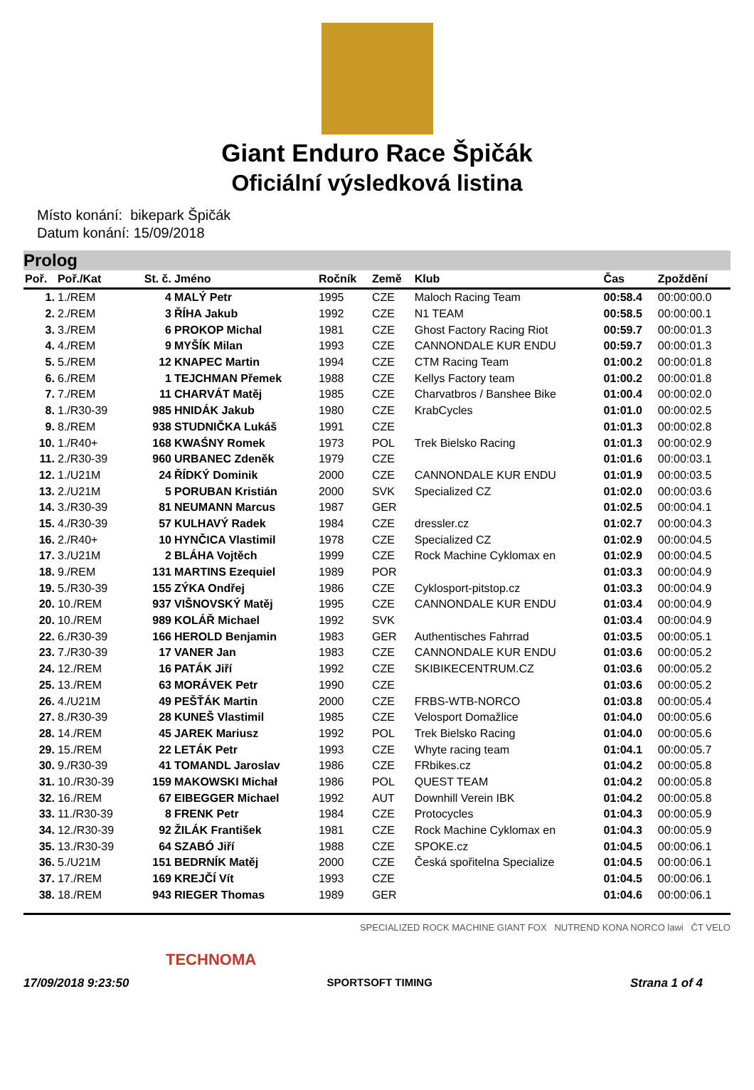Giant Enduro Race Špičák
Oficiální výsledková listina
Místo konání: bikepark Špičák
Datum konání: 15/09/2018
Prolog
| Poř. | Poř./Kat | St. č. | Jméno | Ročník | Země | Klub | Čas | Zpoždění |
| --- | --- | --- | --- | --- | --- | --- | --- | --- |
| 1. | 1./REM | 4 | MALÝ Petr | 1995 | CZE | Maloch Racing Team | 00:58.4 | 00:00:00.0 |
| 2. | 2./REM | 3 | ŘÍHA Jakub | 1992 | CZE | N1 TEAM | 00:58.5 | 00:00:00.1 |
| 3. | 3./REM | 6 | PROKOP Michal | 1981 | CZE | Ghost Factory Racing Riot | 00:59.7 | 00:00:01.3 |
| 4. | 4./REM | 9 | MYŠÍK Milan | 1993 | CZE | CANNONDALE KUR ENDU | 00:59.7 | 00:00:01.3 |
| 5. | 5./REM | 12 | KNAPEC Martin | 1994 | CZE | CTM Racing Team | 01:00.2 | 00:00:01.8 |
| 6. | 6./REM | 1 | TEJCHMAN Přemek | 1988 | CZE | Kellys Factory team | 01:00.2 | 00:00:01.8 |
| 7. | 7./REM | 11 | CHARVÁT Matěj | 1985 | CZE | Charvatbros / Banshee Bike | 01:00.4 | 00:00:02.0 |
| 8. | 1./R30-39 | 985 | HNIDÁK Jakub | 1980 | CZE | KrabCycles | 01:01.0 | 00:00:02.5 |
| 9. | 8./REM | 938 | STUDNIČKA Lukáš | 1991 | CZE | | 01:01.3 | 00:00:02.8 |
| 10. | 1./R40+ | 168 | KWAŚNY Romek | 1973 | POL | Trek Bielsko Racing | 01:01.3 | 00:00:02.9 |
| 11. | 2./R30-39 | 960 | URBANEC Zdeněk | 1979 | CZE | | 01:01.6 | 00:00:03.1 |
| 12. | 1./U21M | 24 | ŘÍDKÝ Dominik | 2000 | CZE | CANNONDALE KUR ENDU | 01:01.9 | 00:00:03.5 |
| 13. | 2./U21M | 5 | PORUBAN Kristián | 2000 | SVK | Specialized CZ | 01:02.0 | 00:00:03.6 |
| 14. | 3./R30-39 | 81 | NEUMANN Marcus | 1987 | GER | | 01:02.5 | 00:00:04.1 |
| 15. | 4./R30-39 | 57 | KULHAVÝ Radek | 1984 | CZE | dressler.cz | 01:02.7 | 00:00:04.3 |
| 16. | 2./R40+ | 10 | HYNČICA Vlastimil | 1978 | CZE | Specialized CZ | 01:02.9 | 00:00:04.5 |
| 17. | 3./U21M | 2 | BLÁHA Vojtěch | 1999 | CZE | Rock Machine Cyklomax en | 01:02.9 | 00:00:04.5 |
| 18. | 9./REM | 131 | MARTINS Ezequiel | 1989 | POR | | 01:03.3 | 00:00:04.9 |
| 19. | 5./R30-39 | 155 | ZÝKA Ondřej | 1986 | CZE | Cyklosport-pitstop.cz | 01:03.3 | 00:00:04.9 |
| 20. | 10./REM | 937 | VIŠNOVSKÝ Matěj | 1995 | CZE | CANNONDALE KUR ENDU | 01:03.4 | 00:00:04.9 |
| 20. | 10./REM | 989 | KOLÁŘ Michael | 1992 | SVK | | 01:03.4 | 00:00:04.9 |
| 22. | 6./R30-39 | 166 | HEROLD Benjamin | 1983 | GER | Authentisches Fahrrad | 01:03.5 | 00:00:05.1 |
| 23. | 7./R30-39 | 17 | VANER Jan | 1983 | CZE | CANNONDALE KUR ENDU | 01:03.6 | 00:00:05.2 |
| 24. | 12./REM | 16 | PATÁK Jiří | 1992 | CZE | SKIBIKECENTRUM.CZ | 01:03.6 | 00:00:05.2 |
| 25. | 13./REM | 63 | MORÁVEK Petr | 1990 | CZE | | 01:03.6 | 00:00:05.2 |
| 26. | 4./U21M | 49 | PEŠŤÁK Martin | 2000 | CZE | FRBS-WTB-NORCO | 01:03.8 | 00:00:05.4 |
| 27. | 8./R30-39 | 28 | KUNEŠ Vlastimil | 1985 | CZE | Velosport Domažlice | 01:04.0 | 00:00:05.6 |
| 28. | 14./REM | 45 | JAREK Mariusz | 1992 | POL | Trek Bielsko Racing | 01:04.0 | 00:00:05.6 |
| 29. | 15./REM | 22 | LETÁK Petr | 1993 | CZE | Whyte racing team | 01:04.1 | 00:00:05.7 |
| 30. | 9./R30-39 | 41 | TOMANDL Jaroslav | 1986 | CZE | FRbikes.cz | 01:04.2 | 00:00:05.8 |
| 31. | 10./R30-39 | 159 | MAKOWSKI Michał | 1986 | POL | QUEST TEAM | 01:04.2 | 00:00:05.8 |
| 32. | 16./REM | 67 | EIBEGGER Michael | 1992 | AUT | Downhill Verein IBK | 01:04.2 | 00:00:05.8 |
| 33. | 11./R30-39 | 8 | FRENK Petr | 1984 | CZE | Protocycles | 01:04.3 | 00:00:05.9 |
| 34. | 12./R30-39 | 92 | ŽILÁK František | 1981 | CZE | Rock Machine Cyklomax en | 01:04.3 | 00:00:05.9 |
| 35. | 13./R30-39 | 64 | SZABÓ Jiří | 1988 | CZE | SPOKE.cz | 01:04.5 | 00:00:06.1 |
| 36. | 5./U21M | 151 | BEDRNÍK Matěj | 2000 | CZE | Česká spořitelna Specialize | 01:04.5 | 00:00:06.1 |
| 37. | 17./REM | 169 | KREJČÍ Vít | 1993 | CZE | | 01:04.5 | 00:00:06.1 |
| 38. | 18./REM | 943 | RIEGER Thomas | 1989 | GER | | 01:04.6 | 00:00:06.1 |
TECHNOMA SPECIALIZED ROCK MACHINE GIANT FOX NUTREND KONA NORCO lawi ČT VELO
17/09/2018 9:23:50 SPORTSOFT TIMING Strana 1 of 4